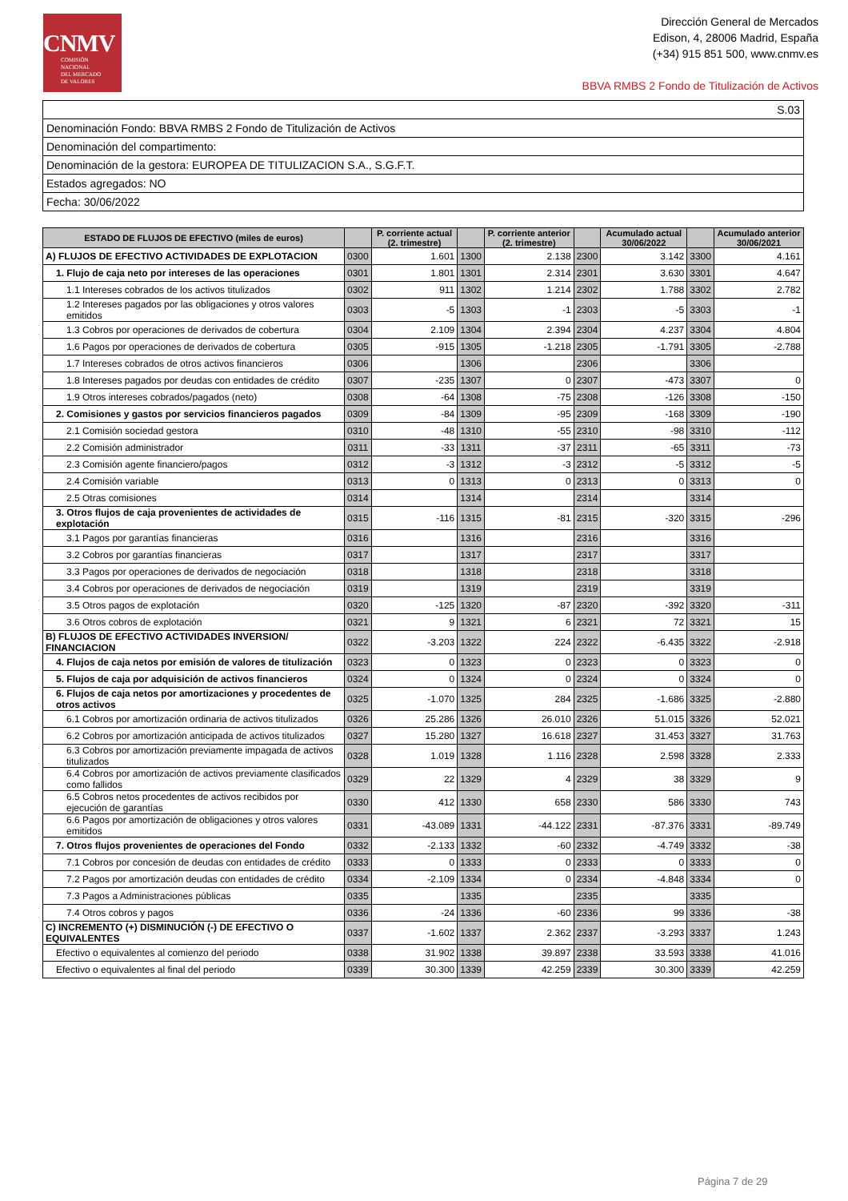CNMV
COMISIÓN
NACIONAL
DEL MERCADO
DE VALORES
Dirección General de Mercados
Edison, 4, 28006 Madrid, España
(+34) 915 851 500, www.cnmv.es
BBVA RMBS 2 Fondo de Titulización de Activos
| S.03 |
| Denominación Fondo: BBVA RMBS 2 Fondo de Titulización de Activos |
| Denominación del compartimento: |
| Denominación de la gestora: EUROPEA DE TITULIZACION S.A., S.G.F.T. |
| Estados agregados: NO |
| Fecha: 30/06/2022 |
| ESTADO DE FLUJOS DE EFECTIVO (miles de euros) | | P. corriente actual (2. trimestre) | | P. corriente anterior (2. trimestre) | | Acumulado actual 30/06/2022 | | Acumulado anterior 30/06/2021 |
| --- | --- | --- | --- | --- | --- | --- | --- | --- |
| A) FLUJOS DE EFECTIVO ACTIVIDADES DE EXPLOTACION | 0300 | 1.601 | 1300 | 2.138 | 2300 | 3.142 | 3300 | 4.161 |
| 1. Flujo de caja neto por intereses de las operaciones | 0301 | 1.801 | 1301 | 2.314 | 2301 | 3.630 | 3301 | 4.647 |
| 1.1 Intereses cobrados de los activos titulizados | 0302 | 911 | 1302 | 1.214 | 2302 | 1.788 | 3302 | 2.782 |
| 1.2 Intereses pagados por las obligaciones y otros valores emitidos | 0303 | -5 | 1303 | -1 | 2303 | -5 | 3303 | -1 |
| 1.3 Cobros por operaciones de derivados de cobertura | 0304 | 2.109 | 1304 | 2.394 | 2304 | 4.237 | 3304 | 4.804 |
| 1.6 Pagos por operaciones de derivados de cobertura | 0305 | -915 | 1305 | -1.218 | 2305 | -1.791 | 3305 | -2.788 |
| 1.7 Intereses cobrados de otros activos financieros | 0306 | | 1306 | | 2306 | | 3306 | |
| 1.8 Intereses pagados por deudas con entidades de crédito | 0307 | -235 | 1307 | 0 | 2307 | -473 | 3307 | 0 |
| 1.9 Otros intereses cobrados/pagados (neto) | 0308 | -64 | 1308 | -75 | 2308 | -126 | 3308 | -150 |
| 2. Comisiones y gastos por servicios financieros pagados | 0309 | -84 | 1309 | -95 | 2309 | -168 | 3309 | -190 |
| 2.1 Comisión sociedad gestora | 0310 | -48 | 1310 | -55 | 2310 | -98 | 3310 | -112 |
| 2.2 Comisión administrador | 0311 | -33 | 1311 | -37 | 2311 | -65 | 3311 | -73 |
| 2.3 Comisión agente financiero/pagos | 0312 | -3 | 1312 | -3 | 2312 | -5 | 3312 | -5 |
| 2.4 Comisión variable | 0313 | 0 | 1313 | 0 | 2313 | 0 | 3313 | 0 |
| 2.5 Otras comisiones | 0314 | | 1314 | | 2314 | | 3314 | |
| 3. Otros flujos de caja provenientes de actividades de explotación | 0315 | -116 | 1315 | -81 | 2315 | -320 | 3315 | -296 |
| 3.1 Pagos por garantías financieras | 0316 | | 1316 | | 2316 | | 3316 | |
| 3.2 Cobros por garantías financieras | 0317 | | 1317 | | 2317 | | 3317 | |
| 3.3 Pagos por operaciones de derivados de negociación | 0318 | | 1318 | | 2318 | | 3318 | |
| 3.4 Cobros por operaciones de derivados de negociación | 0319 | | 1319 | | 2319 | | 3319 | |
| 3.5 Otros pagos de explotación | 0320 | -125 | 1320 | -87 | 2320 | -392 | 3320 | -311 |
| 3.6 Otros cobros de explotación | 0321 | 9 | 1321 | 6 | 2321 | 72 | 3321 | 15 |
| B) FLUJOS DE EFECTIVO ACTIVIDADES INVERSION/ FINANCIACION | 0322 | -3.203 | 1322 | 224 | 2322 | -6.435 | 3322 | -2.918 |
| 4. Flujos de caja netos por emisión de valores de titulización | 0323 | 0 | 1323 | 0 | 2323 | 0 | 3323 | 0 |
| 5. Flujos de caja por adquisición de activos financieros | 0324 | 0 | 1324 | 0 | 2324 | 0 | 3324 | 0 |
| 6. Flujos de caja netos por amortizaciones y procedentes de otros activos | 0325 | -1.070 | 1325 | 284 | 2325 | -1.686 | 3325 | -2.880 |
| 6.1 Cobros por amortización ordinaria de activos titulizados | 0326 | 25.286 | 1326 | 26.010 | 2326 | 51.015 | 3326 | 52.021 |
| 6.2 Cobros por amortización anticipada de activos titulizados | 0327 | 15.280 | 1327 | 16.618 | 2327 | 31.453 | 3327 | 31.763 |
| 6.3 Cobros por amortización previamente impagada de activos titulizados | 0328 | 1.019 | 1328 | 1.116 | 2328 | 2.598 | 3328 | 2.333 |
| 6.4 Cobros por amortización de activos previamente clasificados como fallidos | 0329 | 22 | 1329 | 4 | 2329 | 38 | 3329 | 9 |
| 6.5 Cobros netos procedentes de activos recibidos por ejecución de garantías | 0330 | 412 | 1330 | 658 | 2330 | 586 | 3330 | 743 |
| 6.6 Pagos por amortización de obligaciones y otros valores emitidos | 0331 | -43.089 | 1331 | -44.122 | 2331 | -87.376 | 3331 | -89.749 |
| 7. Otros flujos provenientes de operaciones del Fondo | 0332 | -2.133 | 1332 | -60 | 2332 | -4.749 | 3332 | -38 |
| 7.1 Cobros por concesión de deudas con entidades de crédito | 0333 | 0 | 1333 | 0 | 2333 | 0 | 3333 | 0 |
| 7.2 Pagos por amortización deudas con entidades de crédito | 0334 | -2.109 | 1334 | 0 | 2334 | -4.848 | 3334 | 0 |
| 7.3 Pagos a Administraciones públicas | 0335 | | 1335 | | 2335 | | 3335 | |
| 7.4 Otros cobros y pagos | 0336 | -24 | 1336 | -60 | 2336 | 99 | 3336 | -38 |
| C) INCREMENTO (+) DISMINUCIÓN (-) DE EFECTIVO O EQUIVALENTES | 0337 | -1.602 | 1337 | 2.362 | 2337 | -3.293 | 3337 | 1.243 |
| Efectivo o equivalentes al comienzo del periodo | 0338 | 31.902 | 1338 | 39.897 | 2338 | 33.593 | 3338 | 41.016 |
| Efectivo o equivalentes al final del periodo | 0339 | 30.300 | 1339 | 42.259 | 2339 | 30.300 | 3339 | 42.259 |
Página 7 de 29